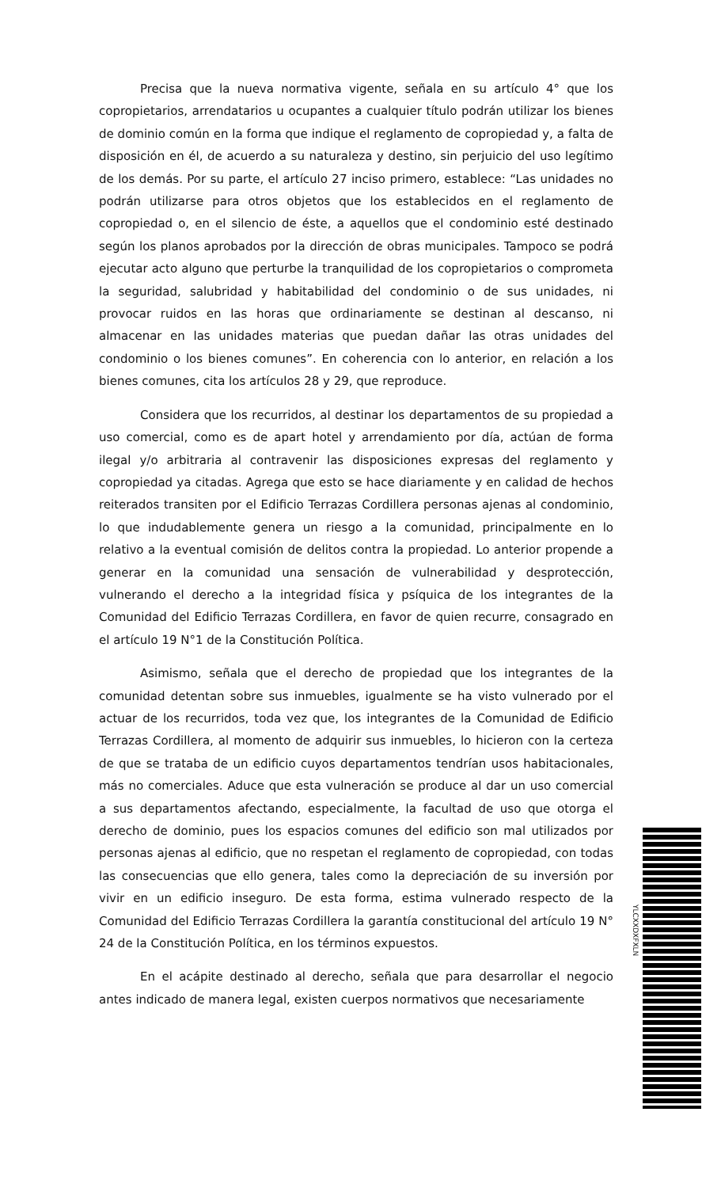Precisa que la nueva normativa vigente, señala en su artículo 4° que los copropietarios, arrendatarios u ocupantes a cualquier título podrán utilizar los bienes de dominio común en la forma que indique el reglamento de copropiedad y, a falta de disposición en él, de acuerdo a su naturaleza y destino, sin perjuicio del uso legítimo de los demás. Por su parte, el artículo 27 inciso primero, establece: “Las unidades no podrán utilizarse para otros objetos que los establecidos en el reglamento de copropiedad o, en el silencio de éste, a aquellos que el condominio esté destinado según los planos aprobados por la dirección de obras municipales. Tampoco se podrá ejecutar acto alguno que perturbe la tranquilidad de los copropietarios o comprometa la seguridad, salubridad y habitabilidad del condominio o de sus unidades, ni provocar ruidos en las horas que ordinariamente se destinan al descanso, ni almacenar en las unidades materias que puedan dañar las otras unidades del condominio o los bienes comunes”. En coherencia con lo anterior, en relación a los bienes comunes, cita los artículos 28 y 29, que reproduce.
Considera que los recurridos, al destinar los departamentos de su propiedad a uso comercial, como es de apart hotel y arrendamiento por día, actúan de forma ilegal y/o arbitraria al contravenir las disposiciones expresas del reglamento y copropiedad ya citadas. Agrega que esto se hace diariamente y en calidad de hechos reiterados transiten por el Edificio Terrazas Cordillera personas ajenas al condominio, lo que indudablemente genera un riesgo a la comunidad, principalmente en lo relativo a la eventual comisión de delitos contra la propiedad. Lo anterior propende a generar en la comunidad una sensación de vulnerabilidad y desprotección, vulnerando el derecho a la integridad física y psíquica de los integrantes de la Comunidad del Edificio Terrazas Cordillera, en favor de quien recurre, consagrado en el artículo 19 N°1 de la Constitución Política.
Asimismo, señala que el derecho de propiedad que los integrantes de la comunidad detentan sobre sus inmuebles, igualmente se ha visto vulnerado por el actuar de los recurridos, toda vez que, los integrantes de la Comunidad de Edificio Terrazas Cordillera, al momento de adquirir sus inmuebles, lo hicieron con la certeza de que se trataba de un edificio cuyos departamentos tendrían usos habitacionales, más no comerciales. Aduce que esta vulneración se produce al dar un uso comercial a sus departamentos afectando, especialmente, la facultad de uso que otorga el derecho de dominio, pues los espacios comunes del edificio son mal utilizados por personas ajenas al edificio, que no respetan el reglamento de copropiedad, con todas las consecuencias que ello genera, tales como la depreciación de su inversión por vivir en un edificio inseguro. De esta forma, estima vulnerado respecto de la Comunidad del Edificio Terrazas Cordillera la garantía constitucional del artículo 19 N° 24 de la Constitución Política, en los términos expuestos.
En el acápite destinado al derecho, señala que para desarrollar el negocio antes indicado de manera legal, existen cuerpos normativos que necesariamente
YLCXXDXFXLN